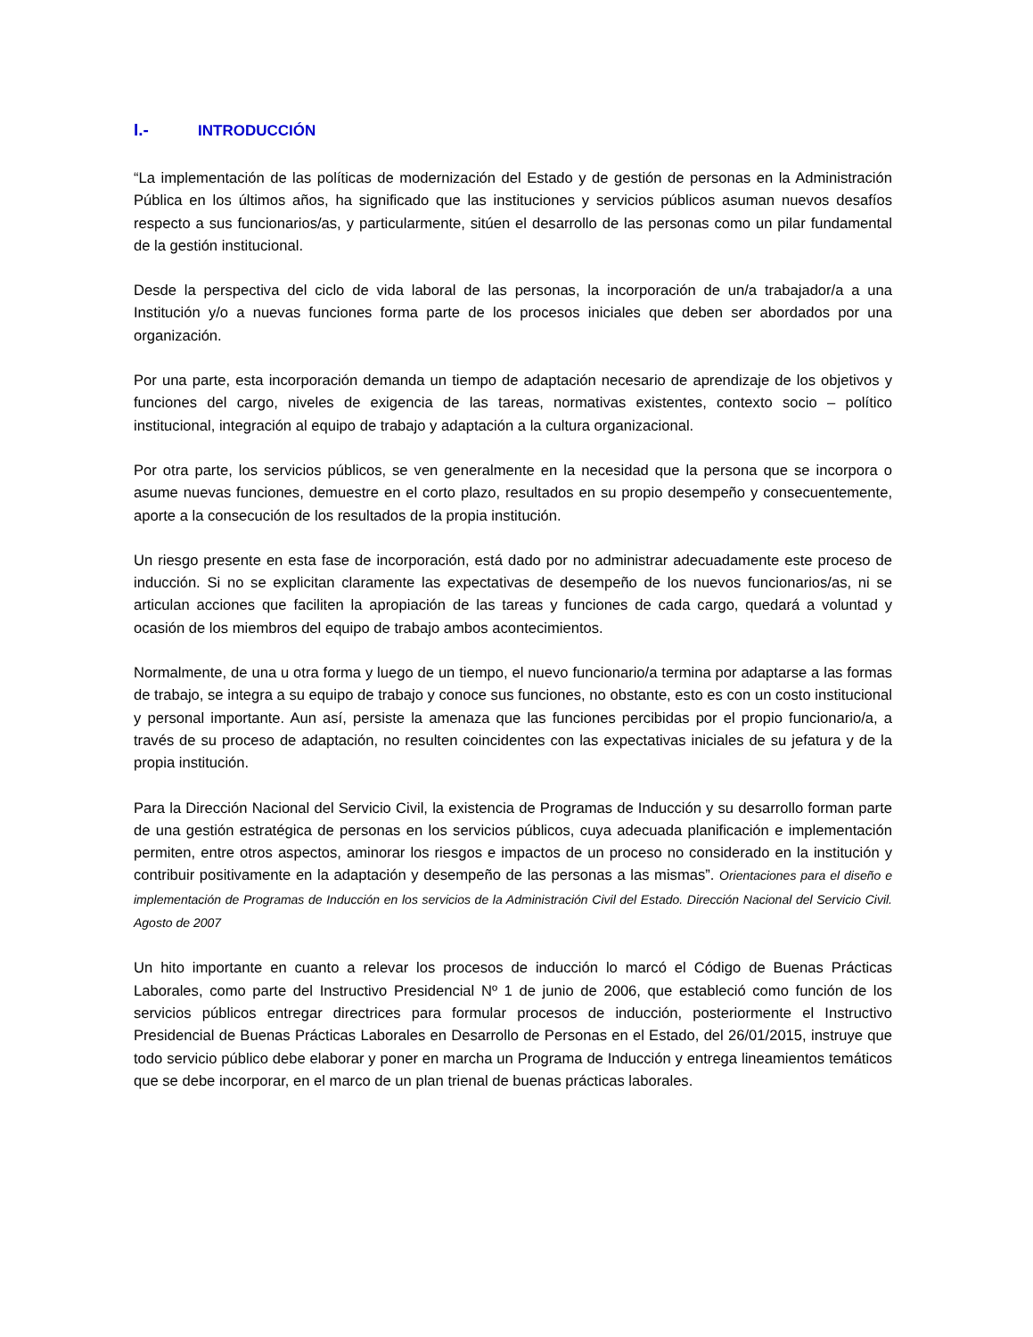I.- INTRODUCCIÓN
“La implementación de las políticas de modernización del Estado y de gestión de personas en la Administración Pública en los últimos años, ha significado que las instituciones y servicios públicos asuman nuevos desafíos respecto a sus funcionarios/as, y particularmente, sitúen el desarrollo de las personas como un pilar fundamental de la gestión institucional.
Desde la perspectiva del ciclo de vida laboral de las personas, la incorporación de un/a trabajador/a a una Institución y/o a nuevas funciones forma parte de los procesos iniciales que deben ser abordados por una organización.
Por una parte, esta incorporación demanda un tiempo de adaptación necesario de aprendizaje de los objetivos y funciones del cargo, niveles de exigencia de las tareas, normativas existentes, contexto socio – político institucional, integración al equipo de trabajo y adaptación a la cultura organizacional.
Por otra parte, los servicios públicos, se ven generalmente en la necesidad que la persona que se incorpora o asume nuevas funciones, demuestre en el corto plazo, resultados en su propio desempeño y consecuentemente, aporte a la consecución de los resultados de la propia institución.
Un riesgo presente en esta fase de incorporación, está dado por no administrar adecuadamente este proceso de inducción. Si no se explicitan claramente las expectativas de desempeño de los nuevos funcionarios/as, ni se articulan acciones que faciliten la apropiación de las tareas y funciones de cada cargo, quedará a voluntad y ocasión de los miembros del equipo de trabajo ambos acontecimientos.
Normalmente, de una u otra forma y luego de un tiempo, el nuevo funcionario/a termina por adaptarse a las formas de trabajo, se integra a su equipo de trabajo y conoce sus funciones, no obstante, esto es con un costo institucional y personal importante. Aun así, persiste la amenaza que las funciones percibidas por el propio funcionario/a, a través de su proceso de adaptación, no resulten coincidentes con las expectativas iniciales de su jefatura y de la propia institución.
Para la Dirección Nacional del Servicio Civil, la existencia de Programas de Inducción y su desarrollo forman parte de una gestión estratégica de personas en los servicios públicos, cuya adecuada planificación e implementación permiten, entre otros aspectos, aminorar los riesgos e impactos de un proceso no considerado en la institución y contribuir positivamente en la adaptación y desempeño de las personas a las mismas”. Orientaciones para el diseño e implementación de Programas de Inducción en los servicios de la Administración Civil del Estado. Dirección Nacional del Servicio Civil. Agosto de 2007
Un hito importante en cuanto a relevar los procesos de inducción lo marcó el Código de Buenas Prácticas Laborales, como parte del Instructivo Presidencial Nº 1 de junio de 2006, que estableció como función de los servicios públicos entregar directrices para formular procesos de inducción, posteriormente el Instructivo Presidencial de Buenas Prácticas Laborales en Desarrollo de Personas en el Estado, del 26/01/2015, instruye que todo servicio público debe elaborar y poner en marcha un Programa de Inducción y entrega lineamientos temáticos que se debe incorporar, en el marco de un plan trienal de buenas prácticas laborales.